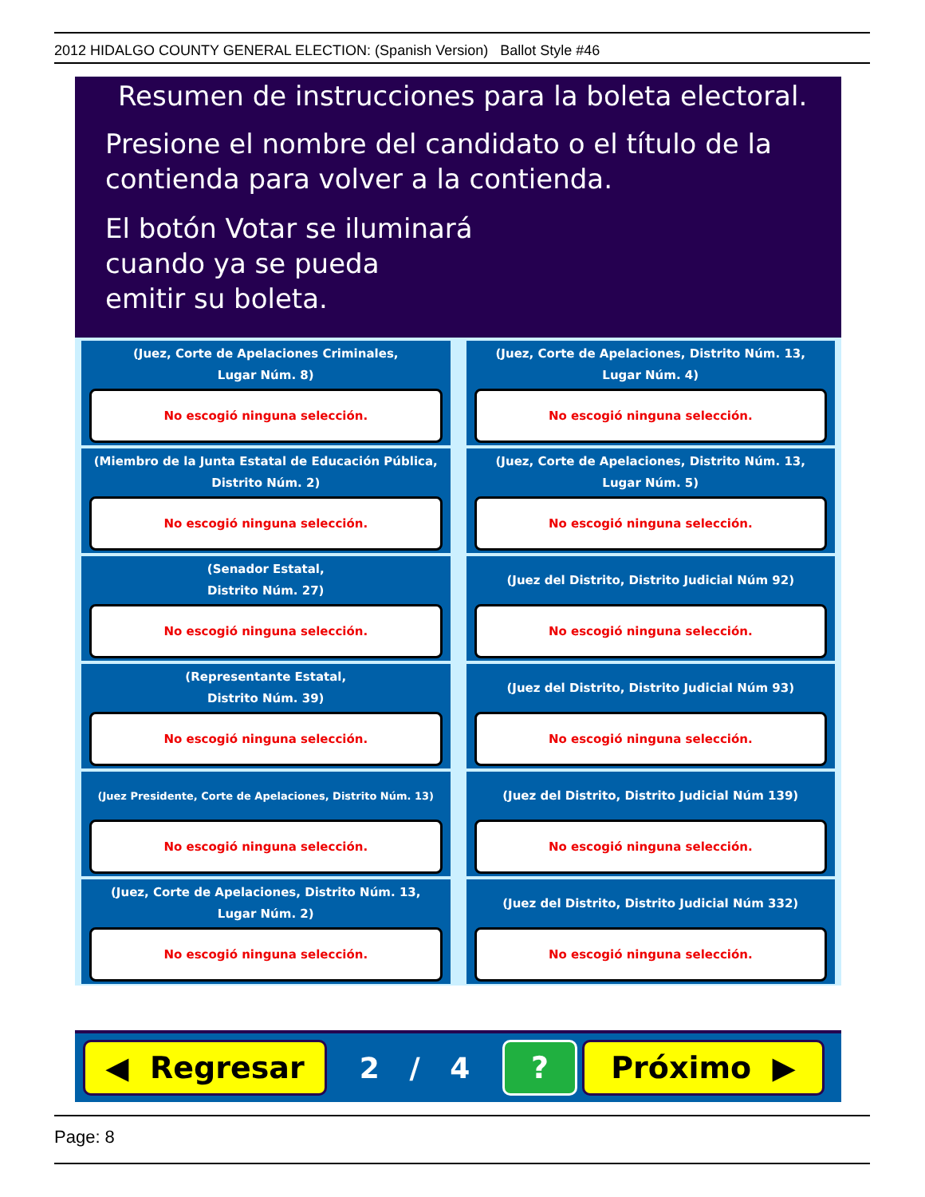2012 HIDALGO COUNTY GENERAL ELECTION: (Spanish Version) Ballot Style #46
Resumen de instrucciones para la boleta electoral.
Presione el nombre del candidato o el título de la
contienda para volver a la contienda.
El botón Votar se iluminará
cuando ya se pueda
emitir su boleta.
(Juez, Corte de Apelaciones Criminales,
Lugar Núm. 8)
No escogió ninguna selección.
(Juez, Corte de Apelaciones, Distrito Núm. 13,
Lugar Núm. 4)
No escogió ninguna selección.
(Miembro de la Junta Estatal de Educación Pública,
Distrito Núm. 2)
No escogió ninguna selección.
(Juez, Corte de Apelaciones, Distrito Núm. 13,
Lugar Núm. 5)
No escogió ninguna selección.
(Senador Estatal,
Distrito Núm. 27)
No escogió ninguna selección.
(Juez del Distrito, Distrito Judicial Núm 92)
No escogió ninguna selección.
(Representante Estatal,
Distrito Núm. 39)
No escogió ninguna selección.
(Juez del Distrito, Distrito Judicial Núm 93)
No escogió ninguna selección.
(Juez Presidente, Corte de Apelaciones, Distrito Núm. 13)
No escogió ninguna selección.
(Juez del Distrito, Distrito Judicial Núm 139)
No escogió ninguna selección.
(Juez, Corte de Apelaciones, Distrito Núm. 13,
Lugar Núm. 2)
No escogió ninguna selección.
(Juez del Distrito, Distrito Judicial Núm 332)
No escogió ninguna selección.
◀ Regresar
2 / 4
? Próximo ▶
Page: 8